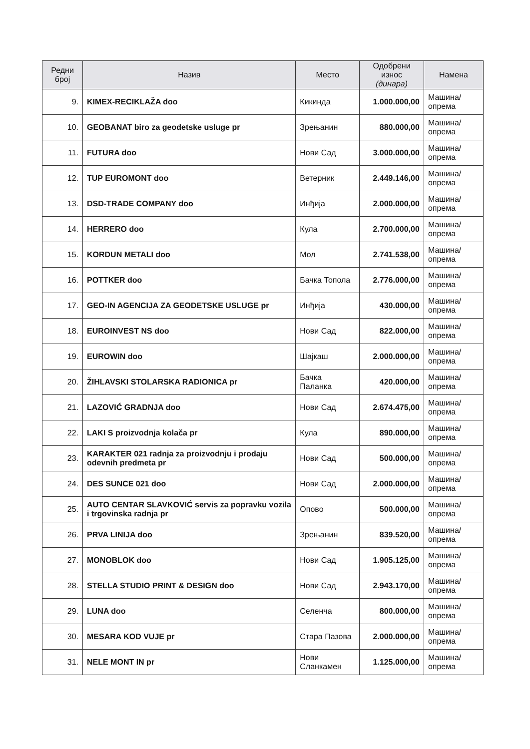| Редни број | Назив | Место | Одобрени износ (динара) | Намена |
| --- | --- | --- | --- | --- |
| 9. | KIMEX-RECIKLAŽA doo | Кикинда | 1.000.000,00 | Машина/опрема |
| 10. | GEOBANAT biro za geodetske usluge pr | Зрењанин | 880.000,00 | Машина/опрема |
| 11. | FUTURA doo | Нови Сад | 3.000.000,00 | Машина/опрема |
| 12. | TUP EUROMONT doo | Ветерник | 2.449.146,00 | Машина/опрема |
| 13. | DSD-TRADE COMPANY doo | Инђија | 2.000.000,00 | Машина/опрема |
| 14. | HERRERO doo | Кула | 2.700.000,00 | Машина/опрема |
| 15. | KORDUN METALI doo | Мол | 2.741.538,00 | Машина/опрема |
| 16. | POTTKER doo | Бачка Топола | 2.776.000,00 | Машина/опрема |
| 17. | GEO-IN AGENCIJA ZA GEODETSKE USLUGE pr | Инђија | 430.000,00 | Машина/опрема |
| 18. | EUROINVEST NS doo | Нови Сад | 822.000,00 | Машина/опрема |
| 19. | EUROWIN doo | Шајкаш | 2.000.000,00 | Машина/опрема |
| 20. | ŽIHLAVSKI STOLARSKA RADIONICA pr | Бачка Паланка | 420.000,00 | Машина/опрема |
| 21. | LAZOVIĆ GRADNJA doo | Нови Сад | 2.674.475,00 | Машина/опрема |
| 22. | LAKI S proizvodnja kolača pr | Кула | 890.000,00 | Машина/опрема |
| 23. | KARAKTER 021 radnja za proizvodnju i prodaju odevnih predmeta pr | Нови Сад | 500.000,00 | Машина/опрема |
| 24. | DES SUNCE 021 doo | Нови Сад | 2.000.000,00 | Машина/опрема |
| 25. | AUTO CENTAR SLAVKOVIĆ servis za popravku vozila i trgovinska radnja pr | Опово | 500.000,00 | Машина/опрема |
| 26. | PRVA LINIJA doo | Зрењанин | 839.520,00 | Машина/опрема |
| 27. | MONOBLOK doo | Нови Сад | 1.905.125,00 | Машина/опрема |
| 28. | STELLA STUDIO PRINT & DESIGN doo | Нови Сад | 2.943.170,00 | Машина/опрема |
| 29. | LUNA doo | Селенча | 800.000,00 | Машина/опрема |
| 30. | MESARA KOD VUJE pr | Стара Пазова | 2.000.000,00 | Машина/опрема |
| 31. | NELE MONT IN pr | Нови Сланкамен | 1.125.000,00 | Машина/опрема |